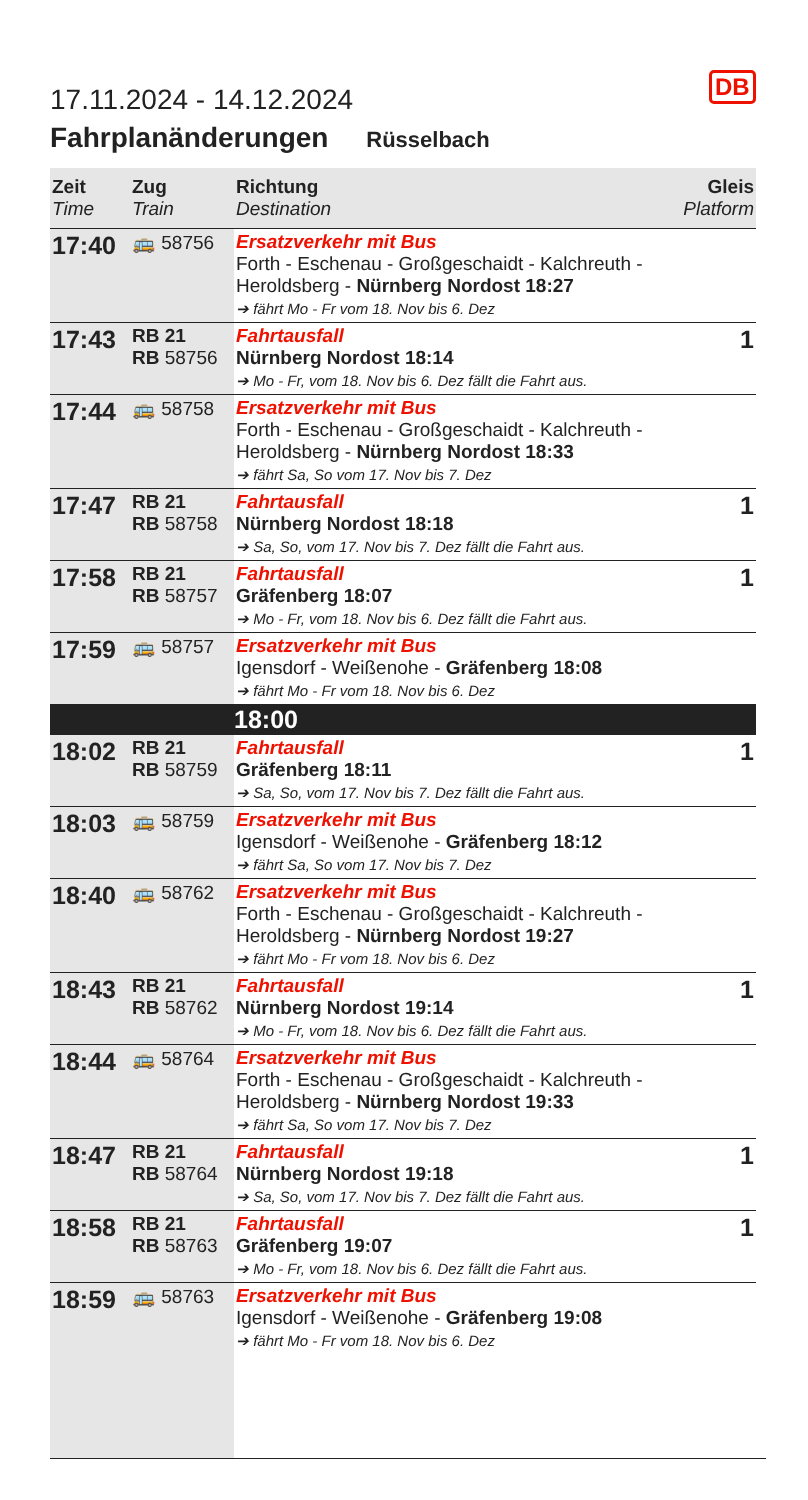DB
17.11.2024 - 14.12.2024
Fahrplanänderungen Rüsselbach
| Zeit Time | Zug Train | Richtung Destination | Gleis Platform |
| --- | --- | --- | --- |
| 17:40 | 🚌 58756 | Ersatzverkehr mit Bus Forth - Eschenau - Großgeschaidt - Kalchreuth - Heroldsberg - Nürnberg Nordost 18:27 ➔ fährt Mo - Fr vom 18. Nov bis 6. Dez | |
| 17:43 | RB 21 RB 58756 | Fahrtausfall Nürnberg Nordost 18:14 ➔ Mo - Fr, vom 18. Nov bis 6. Dez fällt die Fahrt aus. | 1 |
| 17:44 | 🚌 58758 | Ersatzverkehr mit Bus Forth - Eschenau - Großgeschaidt - Kalchreuth - Heroldsberg - Nürnberg Nordost 18:33 ➔ fährt Sa, So vom 17. Nov bis 7. Dez | |
| 17:47 | RB 21 RB 58758 | Fahrtausfall Nürnberg Nordost 18:18 ➔ Sa, So, vom 17. Nov bis 7. Dez fällt die Fahrt aus. | 1 |
| 17:58 | RB 21 RB 58757 | Fahrtausfall Gräfenberg 18:07 ➔ Mo - Fr, vom 18. Nov bis 6. Dez fällt die Fahrt aus. | 1 |
| 17:59 | 🚌 58757 | Ersatzverkehr mit Bus Igensdorf - Weißenohe - Gräfenberg 18:08 ➔ fährt Mo - Fr vom 18. Nov bis 6. Dez | |
| | | 18:00 | |
| 18:02 | RB 21 RB 58759 | Fahrtausfall Gräfenberg 18:11 ➔ Sa, So, vom 17. Nov bis 7. Dez fällt die Fahrt aus. | 1 |
| 18:03 | 🚌 58759 | Ersatzverkehr mit Bus Igensdorf - Weißenohe - Gräfenberg 18:12 ➔ fährt Sa, So vom 17. Nov bis 7. Dez | |
| 18:40 | 🚌 58762 | Ersatzverkehr mit Bus Forth - Eschenau - Großgeschaidt - Kalchreuth - Heroldsberg - Nürnberg Nordost 19:27 ➔ fährt Mo - Fr vom 18. Nov bis 6. Dez | |
| 18:43 | RB 21 RB 58762 | Fahrtausfall Nürnberg Nordost 19:14 ➔ Mo - Fr, vom 18. Nov bis 6. Dez fällt die Fahrt aus. | 1 |
| 18:44 | 🚌 58764 | Ersatzverkehr mit Bus Forth - Eschenau - Großgeschaidt - Kalchreuth - Heroldsberg - Nürnberg Nordost 19:33 ➔ fährt Sa, So vom 17. Nov bis 7. Dez | |
| 18:47 | RB 21 RB 58764 | Fahrtausfall Nürnberg Nordost 19:18 ➔ Sa, So, vom 17. Nov bis 7. Dez fällt die Fahrt aus. | 1 |
| 18:58 | RB 21 RB 58763 | Fahrtausfall Gräfenberg 19:07 ➔ Mo - Fr, vom 18. Nov bis 6. Dez fällt die Fahrt aus. | 1 |
| 18:59 | 🚌 58763 | Ersatzverkehr mit Bus Igensdorf - Weißenohe - Gräfenberg 19:08 ➔ fährt Mo - Fr vom 18. Nov bis 6. Dez | |